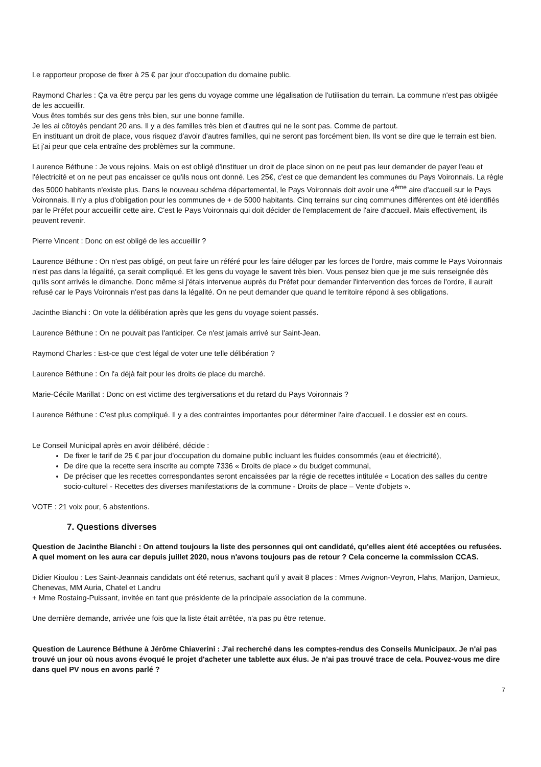Le rapporteur propose de fixer à 25 € par jour d'occupation du domaine public.
Raymond Charles : Ça va être perçu par les gens du voyage comme une légalisation de l'utilisation du terrain. La commune n'est pas obligée de les accueillir.
Vous êtes tombés sur des gens très bien, sur une bonne famille.
Je les ai côtoyés pendant 20 ans. Il y a des familles très bien et d'autres qui ne le sont pas. Comme de partout.
En instituant un droit de place, vous risquez d'avoir d'autres familles, qui ne seront pas forcément bien. Ils vont se dire que le terrain est bien. Et j'ai peur que cela entraîne des problèmes sur la commune.
Laurence Béthune : Je vous rejoins. Mais on est obligé d'instituer un droit de place sinon on ne peut pas leur demander de payer l'eau et l'électricité et on ne peut pas encaisser ce qu'ils nous ont donné. Les 25€, c'est ce que demandent les communes du Pays Voironnais. La règle des 5000 habitants n'existe plus. Dans le nouveau schéma départemental, le Pays Voironnais doit avoir une 4<sup>ème</sup> aire d'accueil sur le Pays Voironnais. Il n'y a plus d'obligation pour les communes de + de 5000 habitants. Cinq terrains sur cinq communes différentes ont été identifiés par le Préfet pour accueillir cette aire. C'est le Pays Voironnais qui doit décider de l'emplacement de l'aire d'accueil. Mais effectivement, ils peuvent revenir.
Pierre Vincent : Donc on est obligé de les accueillir ?
Laurence Béthune : On n'est pas obligé, on peut faire un référé pour les faire déloger par les forces de l'ordre, mais comme le Pays Voironnais n'est pas dans la légalité, ça serait compliqué. Et les gens du voyage le savent très bien. Vous pensez bien que je me suis renseignée dès qu'ils sont arrivés le dimanche. Donc même si j'étais intervenue auprès du Préfet pour demander l'intervention des forces de l'ordre, il aurait refusé car le Pays Voironnais n'est pas dans la légalité. On ne peut demander que quand le territoire répond à ses obligations.
Jacinthe Bianchi : On vote la délibération après que les gens du voyage soient passés.
Laurence Béthune : On ne pouvait pas l'anticiper. Ce n'est jamais arrivé sur Saint-Jean.
Raymond Charles : Est-ce que c'est légal de voter une telle délibération ?
Laurence Béthune : On l'a déjà fait pour les droits de place du marché.
Marie-Cécile Marillat : Donc on est victime des tergiversations et du retard du Pays Voironnais ?
Laurence Béthune : C'est plus compliqué. Il y a des contraintes importantes pour déterminer l'aire d'accueil. Le dossier est en cours.
Le Conseil Municipal après en avoir délibéré, décide :
De fixer le tarif de 25 € par jour d'occupation du domaine public incluant les fluides consommés (eau et électricité),
De dire que la recette sera inscrite au compte 7336 « Droits de place » du budget communal,
De préciser que les recettes correspondantes seront encaissées par la régie de recettes intitulée « Location des salles du centre socio-culturel - Recettes des diverses manifestations de la commune - Droits de place – Vente d'objets ».
VOTE : 21 voix pour, 6 abstentions.
7. Questions diverses
Question de Jacinthe Bianchi : On attend toujours la liste des personnes qui ont candidaté, qu'elles aient été acceptées ou refusées. A quel moment on les aura car depuis juillet 2020, nous n'avons toujours pas de retour ? Cela concerne la commission CCAS.
Didier Kioulou : Les Saint-Jeannais candidats ont été retenus, sachant qu'il y avait 8 places : Mmes Avignon-Veyron, Flahs, Marijon, Damieux, Chenevas, MM Auria, Chatel et Landru
+ Mme Rostaing-Puissant, invitée en tant que présidente de la principale association de la commune.
Une dernière demande, arrivée une fois que la liste était arrêtée, n'a pas pu être retenue.
Question de Laurence Béthune à Jérôme Chiaverini : J'ai recherché dans les comptes-rendus des Conseils Municipaux. Je n'ai pas trouvé un jour où nous avons évoqué le projet d'acheter une tablette aux élus. Je n'ai pas trouvé trace de cela. Pouvez-vous me dire dans quel PV nous en avons parlé ?
7